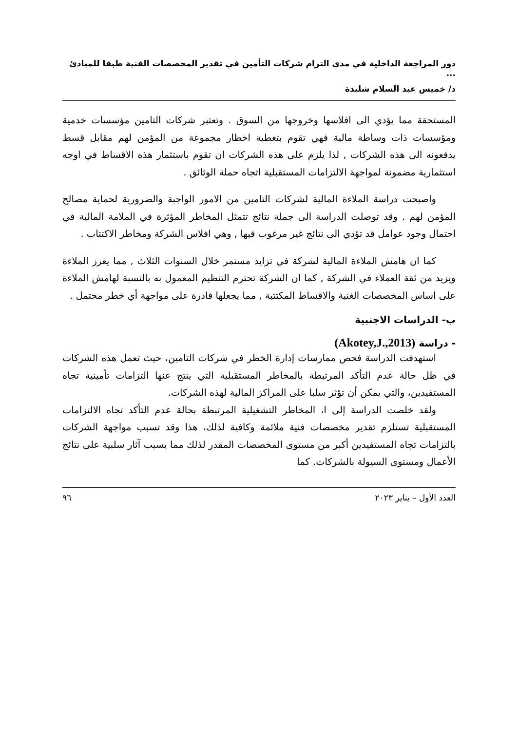دور المراجعة الداخلية في مدى التزام شركات التأمين في تقدير المخصصات الفنية طبقا للمبادئ ...
د/ خميس عبد السلام شليدة
المستحقة مما يؤدي الى افلاسها وخروجها من السوق . وتعتبر شركات التامين مؤسسات خدمية ومؤسسات ذات وساطة مالية فهي تقوم بتغطية اخطار مجموعة من المؤمن لهم مقابل قسط يدفعونه الى هذه الشركات , لذا يلزم على هذه الشركات ان تقوم باستثمار هذه الاقساط في اوجه استثمارية مضمونة لمواجهة الالتزامات المستقبلية اتجاه حملة الوثائق .
واصبحت دراسة الملاءة المالية لشركات التامين من الامور الواجبة والضرورية لحماية مصالح المؤمن لهم . وقد توصلت الدراسة الى جملة نتائج تتمثل المخاطر المؤثرة في الملامة المالية في احتمال وجود عوامل قد تؤدي الى نتائج غير مرغوب فيها , وهي افلاس الشركة ومخاطر الاكتتاب .
كما ان هامش الملاءة المالية لشركة في تزايد مستمر خلال السنوات الثلاث , مما يعزز الملاءة ويزيد من ثقة العملاء في الشركة , كما ان الشركة تحترم التنظيم المعمول به بالنسبة لهامش الملاءة على اساس المخصصات الغنية والاقساط المكتتبة , مما يجعلها قادرة على مواجهة أي خطر محتمل .
ب- الدراسات الاجنبية
- دراسة (Akotey,J.,2013)
استهدفت الدراسة فحص ممارسات إدارة الخطر في شركات التامين، حيث تعمل هذه الشركات في ظل حالة عدم التأكد المرتبطة بالمخاطر المستقبلية التي ينتج عنها التزامات تأمينية تجاه المستفيدين، والتي يمكن أن تؤثر سلبا على المراكز المالية لهذه الشركات.
ولقد خلصت الدراسة إلى ا، المخاطر التشغيلية المرتبطة بحالة عدم التأكد تجاه الالتزامات المستقبلية تستلزم تقدير مخصصات فنية ملائمة وكافية لذلك، هذا وقد تسبب مواجهة الشركات بالتزامات تجاه المستفيدين أكبر من مستوى المخصصات المقدر لذلك مما يسبب آثار سلبية على نتائج الأعمال ومستوى السيولة بالشركات. كما
العدد الأول – يناير ٢٠٢٣ ٩٦